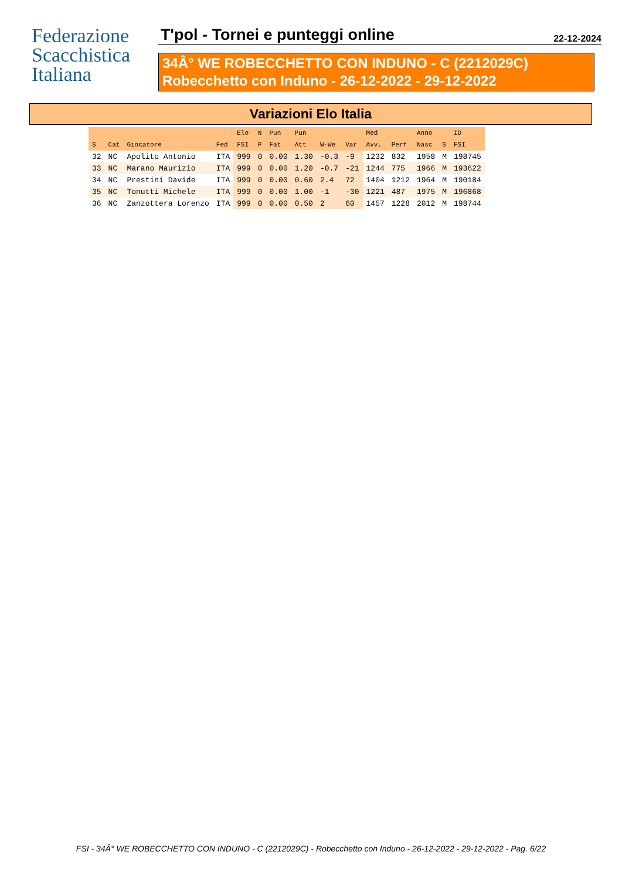Federazione
Scacchistica
Italiana
T'pol - Tornei e punteggi online 22-12-2024
34Â° WE ROBECCHETTO CON INDUNO - C (2212029C)
Robecchetto con Induno - 26-12-2022 - 29-12-2022
Variazioni Elo Italia
| | | | | Elo | N | Pun | Pun | | | Med | | Anno | | ID |
| --- | --- | --- | --- | --- | --- | --- | --- | --- | --- | --- | --- | --- | --- | --- |
| S | Cat | Giocatore | Fed | FSI | P | Fat | Att | W-We | Var | Avv. | Perf | Nasc | S | FSI |
| 32 | NC | Apolito Antonio | ITA | 999 | 0 | 0.00 | 1.30 | -0.3 | -9 | 1232 | 832 | 1958 | M | 198745 |
| 33 | NC | Marano Maurizio | ITA | 999 | 0 | 0.00 | 1.20 | -0.7 | -21 | 1244 | 775 | 1966 | M | 193622 |
| 34 | NC | Prestini Davide | ITA | 999 | 0 | 0.00 | 0.60 | 2.4 | 72 | 1404 | 1212 | 1964 | M | 190184 |
| 35 | NC | Tonutti Michele | ITA | 999 | 0 | 0.00 | 1.00 | -1 | -30 | 1221 | 487 | 1975 | M | 196868 |
| 36 | NC | Zanzottera Lorenzo | ITA | 999 | 0 | 0.00 | 0.50 | 2 | 60 | 1457 | 1228 | 2012 | M | 198744 |
FSI - 34Â° WE ROBECCHETTO CON INDUNO - C (2212029C) - Robecchetto con Induno - 26-12-2022 - 29-12-2022 - Pag. 6/22